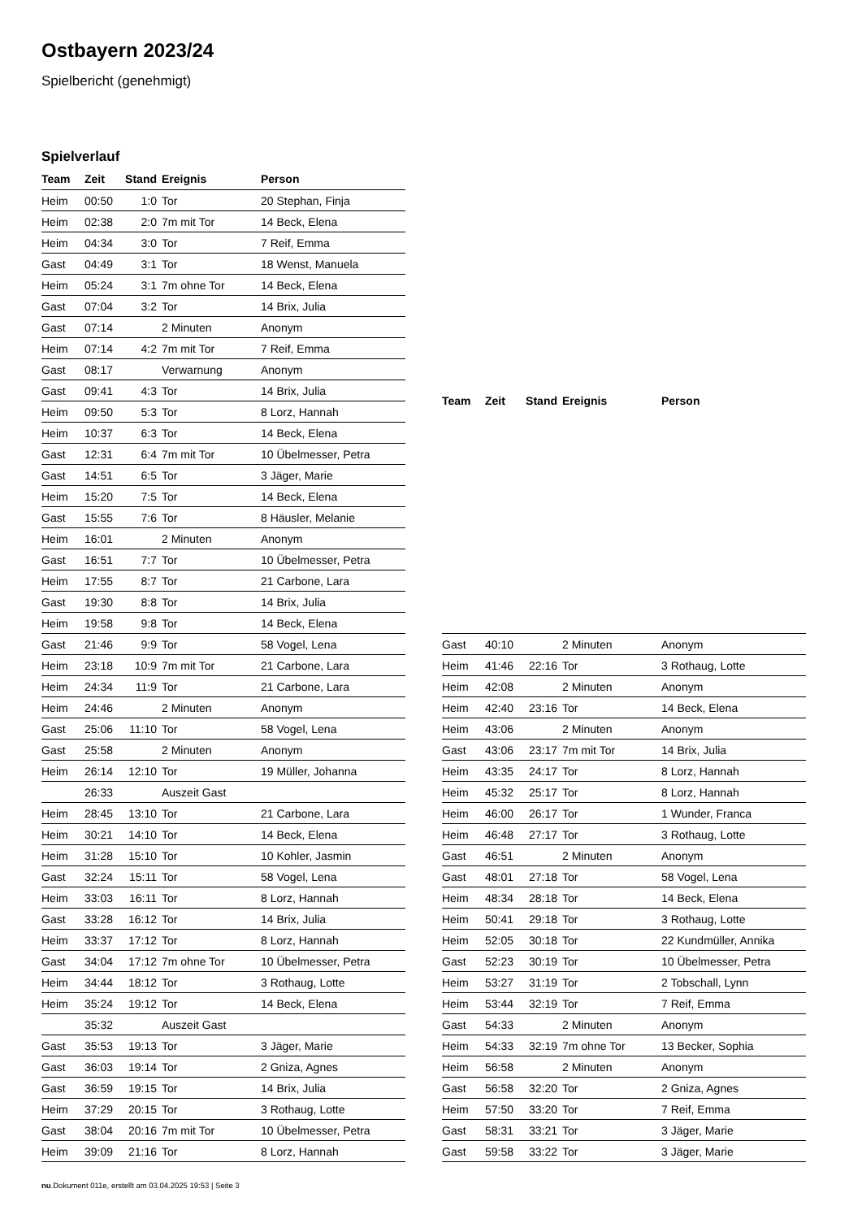Ostbayern 2023/24
Spielbericht (genehmigt)
Spielverlauf
| Team | Zeit | Stand | Ereignis | Person |
| --- | --- | --- | --- | --- |
| Heim | 00:50 | 1:0 | Tor | 20 Stephan, Finja |
| Heim | 02:38 | 2:0 | 7m mit Tor | 14 Beck, Elena |
| Heim | 04:34 | 3:0 | Tor | 7 Reif, Emma |
| Gast | 04:49 | 3:1 | Tor | 18 Wenst, Manuela |
| Heim | 05:24 | 3:1 | 7m ohne Tor | 14 Beck, Elena |
| Gast | 07:04 | 3:2 | Tor | 14 Brix, Julia |
| Gast | 07:14 | | 2 Minuten | Anonym |
| Heim | 07:14 | 4:2 | 7m mit Tor | 7 Reif, Emma |
| Gast | 08:17 | | Verwarnung | Anonym |
| Gast | 09:41 | 4:3 | Tor | 14 Brix, Julia |
| Heim | 09:50 | 5:3 | Tor | 8 Lorz, Hannah |
| Heim | 10:37 | 6:3 | Tor | 14 Beck, Elena |
| Gast | 12:31 | 6:4 | 7m mit Tor | 10 Übelmesser, Petra |
| Gast | 14:51 | 6:5 | Tor | 3 Jäger, Marie |
| Heim | 15:20 | 7:5 | Tor | 14 Beck, Elena |
| Gast | 15:55 | 7:6 | Tor | 8 Häusler, Melanie |
| Heim | 16:01 | | 2 Minuten | Anonym |
| Gast | 16:51 | 7:7 | Tor | 10 Übelmesser, Petra |
| Heim | 17:55 | 8:7 | Tor | 21 Carbone, Lara |
| Gast | 19:30 | 8:8 | Tor | 14 Brix, Julia |
| Heim | 19:58 | 9:8 | Tor | 14 Beck, Elena |
| Gast | 21:46 | 9:9 | Tor | 58 Vogel, Lena |
| Heim | 23:18 | 10:9 | 7m mit Tor | 21 Carbone, Lara |
| Heim | 24:34 | 11:9 | Tor | 21 Carbone, Lara |
| Heim | 24:46 | | 2 Minuten | Anonym |
| Gast | 25:06 | 11:10 | Tor | 58 Vogel, Lena |
| Gast | 25:58 | | 2 Minuten | Anonym |
| Heim | 26:14 | 12:10 | Tor | 19 Müller, Johanna |
| | 26:33 | | Auszeit Gast | |
| Heim | 28:45 | 13:10 | Tor | 21 Carbone, Lara |
| Heim | 30:21 | 14:10 | Tor | 14 Beck, Elena |
| Heim | 31:28 | 15:10 | Tor | 10 Kohler, Jasmin |
| Gast | 32:24 | 15:11 | Tor | 58 Vogel, Lena |
| Heim | 33:03 | 16:11 | Tor | 8 Lorz, Hannah |
| Gast | 33:28 | 16:12 | Tor | 14 Brix, Julia |
| Heim | 33:37 | 17:12 | Tor | 8 Lorz, Hannah |
| Gast | 34:04 | 17:12 | 7m ohne Tor | 10 Übelmesser, Petra |
| Heim | 34:44 | 18:12 | Tor | 3 Rothaug, Lotte |
| Heim | 35:24 | 19:12 | Tor | 14 Beck, Elena |
| | 35:32 | | Auszeit Gast | |
| Gast | 35:53 | 19:13 | Tor | 3 Jäger, Marie |
| Gast | 36:03 | 19:14 | Tor | 2 Gniza, Agnes |
| Gast | 36:59 | 19:15 | Tor | 14 Brix, Julia |
| Heim | 37:29 | 20:15 | Tor | 3 Rothaug, Lotte |
| Gast | 38:04 | 20:16 | 7m mit Tor | 10 Übelmesser, Petra |
| Heim | 39:09 | 21:16 | Tor | 8 Lorz, Hannah |
| Team | Zeit | Stand | Ereignis | Person |
| --- | --- | --- | --- | --- |
| Gast | 40:10 | | 2 Minuten | Anonym |
| Heim | 41:46 | 22:16 | Tor | 3 Rothaug, Lotte |
| Heim | 42:08 | | 2 Minuten | Anonym |
| Heim | 42:40 | 23:16 | Tor | 14 Beck, Elena |
| Heim | 43:06 | | 2 Minuten | Anonym |
| Gast | 43:06 | 23:17 | 7m mit Tor | 14 Brix, Julia |
| Heim | 43:35 | 24:17 | Tor | 8 Lorz, Hannah |
| Heim | 45:32 | 25:17 | Tor | 8 Lorz, Hannah |
| Heim | 46:00 | 26:17 | Tor | 1 Wunder, Franca |
| Heim | 46:48 | 27:17 | Tor | 3 Rothaug, Lotte |
| Gast | 46:51 | | 2 Minuten | Anonym |
| Gast | 48:01 | 27:18 | Tor | 58 Vogel, Lena |
| Heim | 48:34 | 28:18 | Tor | 14 Beck, Elena |
| Heim | 50:41 | 29:18 | Tor | 3 Rothaug, Lotte |
| Heim | 52:05 | 30:18 | Tor | 22 Kundmüller, Annika |
| Gast | 52:23 | 30:19 | Tor | 10 Übelmesser, Petra |
| Heim | 53:27 | 31:19 | Tor | 2 Tobschall, Lynn |
| Heim | 53:44 | 32:19 | Tor | 7 Reif, Emma |
| Gast | 54:33 | | 2 Minuten | Anonym |
| Heim | 54:33 | 32:19 | 7m ohne Tor | 13 Becker, Sophia |
| Heim | 56:58 | | 2 Minuten | Anonym |
| Gast | 56:58 | 32:20 | Tor | 2 Gniza, Agnes |
| Heim | 57:50 | 33:20 | Tor | 7 Reif, Emma |
| Gast | 58:31 | 33:21 | Tor | 3 Jäger, Marie |
| Gast | 59:58 | 33:22 | Tor | 3 Jäger, Marie |
nu.Dokument 011e, erstellt am 03.04.2025 19:53 | Seite 3